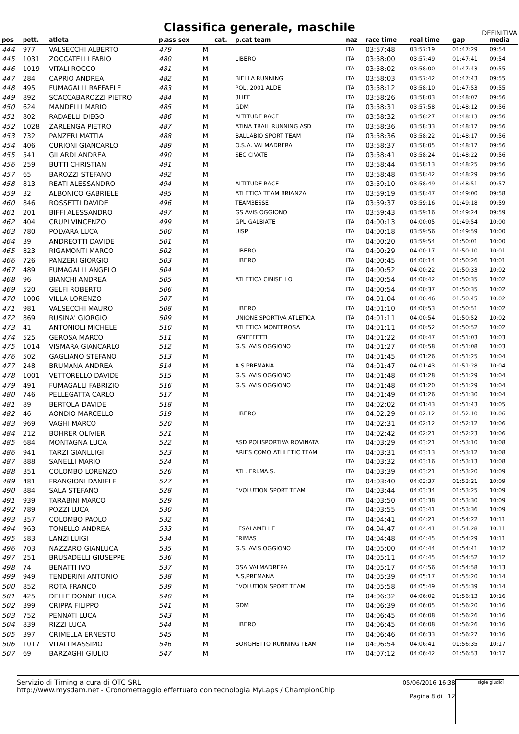Classifica generale, maschile
DEFINITIVA
| pos | pett. | atleta | p.ass sex | | cat. | p.cat team | naz | race time | real time | gap | media |
| --- | --- | --- | --- | --- | --- | --- | --- | --- | --- | --- | --- |
| 444 | 977 | VALSECCHI ALBERTO | 479 | M | | | ITA | 03:57:48 | 03:57:19 | 01:47:29 | 09:54 |
| 445 | 1031 | ZOCCATELLI FABIO | 480 | M | | LIBERO | ITA | 03:58:00 | 03:57:49 | 01:47:41 | 09:54 |
| 446 | 1019 | VITALI ROCCO | 481 | M | | | ITA | 03:58:02 | 03:58:00 | 01:47:43 | 09:55 |
| 447 | 284 | CAPRIO ANDREA | 482 | M | | BIELLA RUNNING | ITA | 03:58:03 | 03:57:42 | 01:47:43 | 09:55 |
| 448 | 495 | FUMAGALLI RAFFAELE | 483 | M | | POL. 2001 ALDE | ITA | 03:58:12 | 03:58:10 | 01:47:53 | 09:55 |
| 449 | 892 | SCACCABAROZZI PIETRO | 484 | M | | 3LIFE | ITA | 03:58:26 | 03:58:03 | 01:48:07 | 09:56 |
| 450 | 624 | MANDELLI MARIO | 485 | M | | GDM | ITA | 03:58:31 | 03:57:58 | 01:48:12 | 09:56 |
| 451 | 802 | RADAELLI DIEGO | 486 | M | | ALTITUDE RACE | ITA | 03:58:32 | 03:58:27 | 01:48:13 | 09:56 |
| 452 | 1028 | ZARLENGA PIETRO | 487 | M | | ATINA TRAIL RUNNING ASD | ITA | 03:58:36 | 03:58:33 | 01:48:17 | 09:56 |
| 453 | 732 | PANZERI MATTIA | 488 | M | | BALLABIO SPORT TEAM | ITA | 03:58:36 | 03:58:22 | 01:48:17 | 09:56 |
| 454 | 406 | CURIONI GIANCARLO | 489 | M | | O.S.A. VALMADRERA | ITA | 03:58:37 | 03:58:05 | 01:48:17 | 09:56 |
| 455 | 541 | GILARDI ANDREA | 490 | M | | SEC CIVATE | ITA | 03:58:41 | 03:58:24 | 01:48:22 | 09:56 |
| 456 | 259 | BUTTI CHRISTIAN | 491 | M | | | ITA | 03:58:44 | 03:58:13 | 01:48:25 | 09:56 |
| 457 | 65 | BAROZZI STEFANO | 492 | M | | | ITA | 03:58:48 | 03:58:42 | 01:48:29 | 09:56 |
| 458 | 813 | REATI ALESSANDRO | 494 | M | | ALTITUDE RACE | ITA | 03:59:10 | 03:58:49 | 01:48:51 | 09:57 |
| 459 | 32 | ALBONICO GABRIELE | 495 | M | | ATLETICA TEAM BRIANZA | ITA | 03:59:19 | 03:58:47 | 01:49:00 | 09:58 |
| 460 | 846 | ROSSETTI DAVIDE | 496 | M | | TEAM3ESSE | ITA | 03:59:37 | 03:59:16 | 01:49:18 | 09:59 |
| 461 | 201 | BIFFI ALESSANDRO | 497 | M | | GS AVIS OGGIONO | ITA | 03:59:43 | 03:59:16 | 01:49:24 | 09:59 |
| 462 | 404 | CRUPI VINCENZO | 499 | M | | GPL GALBIATE | ITA | 04:00:13 | 04:00:05 | 01:49:54 | 10:00 |
| 463 | 780 | POLVARA LUCA | 500 | M | | UISP | ITA | 04:00:18 | 03:59:56 | 01:49:59 | 10:00 |
| 464 | 39 | ANDREOTTI DAVIDE | 501 | M | | | ITA | 04:00:20 | 03:59:54 | 01:50:01 | 10:00 |
| 465 | 823 | RIGAMONTI MARCO | 502 | M | | LIBERO | ITA | 04:00:29 | 04:00:17 | 01:50:10 | 10:01 |
| 466 | 726 | PANZERI GIORGIO | 503 | M | | LIBERO | ITA | 04:00:45 | 04:00:14 | 01:50:26 | 10:01 |
| 467 | 489 | FUMAGALLI ANGELO | 504 | M | | | ITA | 04:00:52 | 04:00:22 | 01:50:33 | 10:02 |
| 468 | 96 | BIANCHI ANDREA | 505 | M | | ATLETICA CINISELLO | ITA | 04:00:54 | 04:00:42 | 01:50:35 | 10:02 |
| 469 | 520 | GELFI ROBERTO | 506 | M | | | ITA | 04:00:54 | 04:00:37 | 01:50:35 | 10:02 |
| 470 | 1006 | VILLA LORENZO | 507 | M | | | ITA | 04:01:04 | 04:00:46 | 01:50:45 | 10:02 |
| 471 | 981 | VALSECCHI MAURO | 508 | M | | LIBERO | ITA | 04:01:10 | 04:00:53 | 01:50:51 | 10:02 |
| 472 | 869 | RUSINA' GIORGIO | 509 | M | | UNIONE SPORTIVA ATLETICA | ITA | 04:01:11 | 04:00:54 | 01:50:52 | 10:02 |
| 473 | 41 | ANTONIOLI MICHELE | 510 | M | | ATLETICA MONTEROSA | ITA | 04:01:11 | 04:00:52 | 01:50:52 | 10:02 |
| 474 | 525 | GEROSA MARCO | 511 | M | | IGNEFFETTI | ITA | 04:01:22 | 04:00:47 | 01:51:03 | 10:03 |
| 475 | 1014 | VISMARA GIANCARLO | 512 | M | | G.S. AVIS OGGIONO | ITA | 04:01:27 | 04:00:58 | 01:51:08 | 10:03 |
| 476 | 502 | GAGLIANO STEFANO | 513 | M | | | ITA | 04:01:45 | 04:01:26 | 01:51:25 | 10:04 |
| 477 | 248 | BRUMANA ANDREA | 514 | M | | A.S.PREMANA | ITA | 04:01:47 | 04:01:43 | 01:51:28 | 10:04 |
| 478 | 1001 | VETTORELLO DAVIDE | 515 | M | | G.S. AVIS OGGIONO | ITA | 04:01:48 | 04:01:28 | 01:51:29 | 10:04 |
| 479 | 491 | FUMAGALLI FABRIZIO | 516 | M | | G.S. AVIS OGGIONO | ITA | 04:01:48 | 04:01:20 | 01:51:29 | 10:04 |
| 480 | 746 | PELLEGATTA CARLO | 517 | M | | | ITA | 04:01:49 | 04:01:26 | 01:51:30 | 10:04 |
| 481 | 89 | BERTOLA DAVIDE | 518 | M | | | ITA | 04:02:02 | 04:01:43 | 01:51:43 | 10:05 |
| 482 | 46 | AONDIO MARCELLO | 519 | M | | LIBERO | ITA | 04:02:29 | 04:02:12 | 01:52:10 | 10:06 |
| 483 | 969 | VAGHI MARCO | 520 | M | | | ITA | 04:02:31 | 04:02:12 | 01:52:12 | 10:06 |
| 484 | 212 | BOHRER OLIVIER | 521 | M | | | ITA | 04:02:42 | 04:02:21 | 01:52:23 | 10:06 |
| 485 | 684 | MONTAGNA LUCA | 522 | M | | ASD POLISPORTIVA ROVINATA | ITA | 04:03:29 | 04:03:21 | 01:53:10 | 10:08 |
| 486 | 941 | TARZI GIANLUIGI | 523 | M | | ARIES COMO ATHLETIC TEAM | ITA | 04:03:31 | 04:03:13 | 01:53:12 | 10:08 |
| 487 | 888 | SANELLI MARIO | 524 | M | | | ITA | 04:03:32 | 04:03:16 | 01:53:13 | 10:08 |
| 488 | 351 | COLOMBO LORENZO | 526 | M | | ATL. FRI.MA.S. | ITA | 04:03:39 | 04:03:21 | 01:53:20 | 10:09 |
| 489 | 481 | FRANGIONI DANIELE | 527 | M | | | ITA | 04:03:40 | 04:03:37 | 01:53:21 | 10:09 |
| 490 | 884 | SALA STEFANO | 528 | M | | EVOLUTION SPORT TEAM | ITA | 04:03:44 | 04:03:34 | 01:53:25 | 10:09 |
| 491 | 939 | TARABINI MARCO | 529 | M | | | ITA | 04:03:50 | 04:03:38 | 01:53:30 | 10:09 |
| 492 | 789 | POZZI LUCA | 530 | M | | | ITA | 04:03:55 | 04:03:41 | 01:53:36 | 10:09 |
| 493 | 357 | COLOMBO PAOLO | 532 | M | | | ITA | 04:04:41 | 04:04:21 | 01:54:22 | 10:11 |
| 494 | 963 | TONELLO ANDREA | 533 | M | | LESALAMELLE | ITA | 04:04:47 | 04:04:41 | 01:54:28 | 10:11 |
| 495 | 583 | LANZI LUIGI | 534 | M | | FRIMAS | ITA | 04:04:48 | 04:04:45 | 01:54:29 | 10:11 |
| 496 | 703 | NAZZARO GIANLUCA | 535 | M | | G.S. AVIS OGGIONO | ITA | 04:05:00 | 04:04:44 | 01:54:41 | 10:12 |
| 497 | 251 | BRUSADELLI GIUSEPPE | 536 | M | | | ITA | 04:05:11 | 04:04:45 | 01:54:52 | 10:12 |
| 498 | 74 | BENATTI IVO | 537 | M | | OSA VALMADRERA | ITA | 04:05:17 | 04:04:56 | 01:54:58 | 10:13 |
| 499 | 949 | TENDERINI ANTONIO | 538 | M | | A.S,PREMANA | ITA | 04:05:39 | 04:05:17 | 01:55:20 | 10:14 |
| 500 | 852 | ROTA FRANCO | 539 | M | | EVOLUTION SPORT TEAM | ITA | 04:05:58 | 04:05:49 | 01:55:39 | 10:14 |
| 501 | 425 | DELLE DONNE LUCA | 540 | M | | | ITA | 04:06:32 | 04:06:02 | 01:56:13 | 10:16 |
| 502 | 399 | CRIPPA FILIPPO | 541 | M | | GDM | ITA | 04:06:39 | 04:06:05 | 01:56:20 | 10:16 |
| 503 | 752 | PENNATI LUCA | 543 | M | | | ITA | 04:06:45 | 04:06:08 | 01:56:26 | 10:16 |
| 504 | 839 | RIZZI LUCA | 544 | M | | LIBERO | ITA | 04:06:45 | 04:06:08 | 01:56:26 | 10:16 |
| 505 | 397 | CRIMELLA ERNESTO | 545 | M | | | ITA | 04:06:46 | 04:06:33 | 01:56:27 | 10:16 |
| 506 | 1017 | VITALI MASSIMO | 546 | M | | BORGHETTO RUNNING TEAM | ITA | 04:06:54 | 04:06:41 | 01:56:35 | 10:17 |
| 507 | 69 | BARZAGHI GIULIO | 547 | M | | | ITA | 04:07:12 | 04:06:42 | 01:56:53 | 10:17 |
Servizio di Timing a cura di OTC SRL
http://www.mysdam.net - Cronometraggio effettuato con tecnologia MyLaps / ChampionChip
05/06/2016 16:38
Pagina 8 di 12
sigle giudici